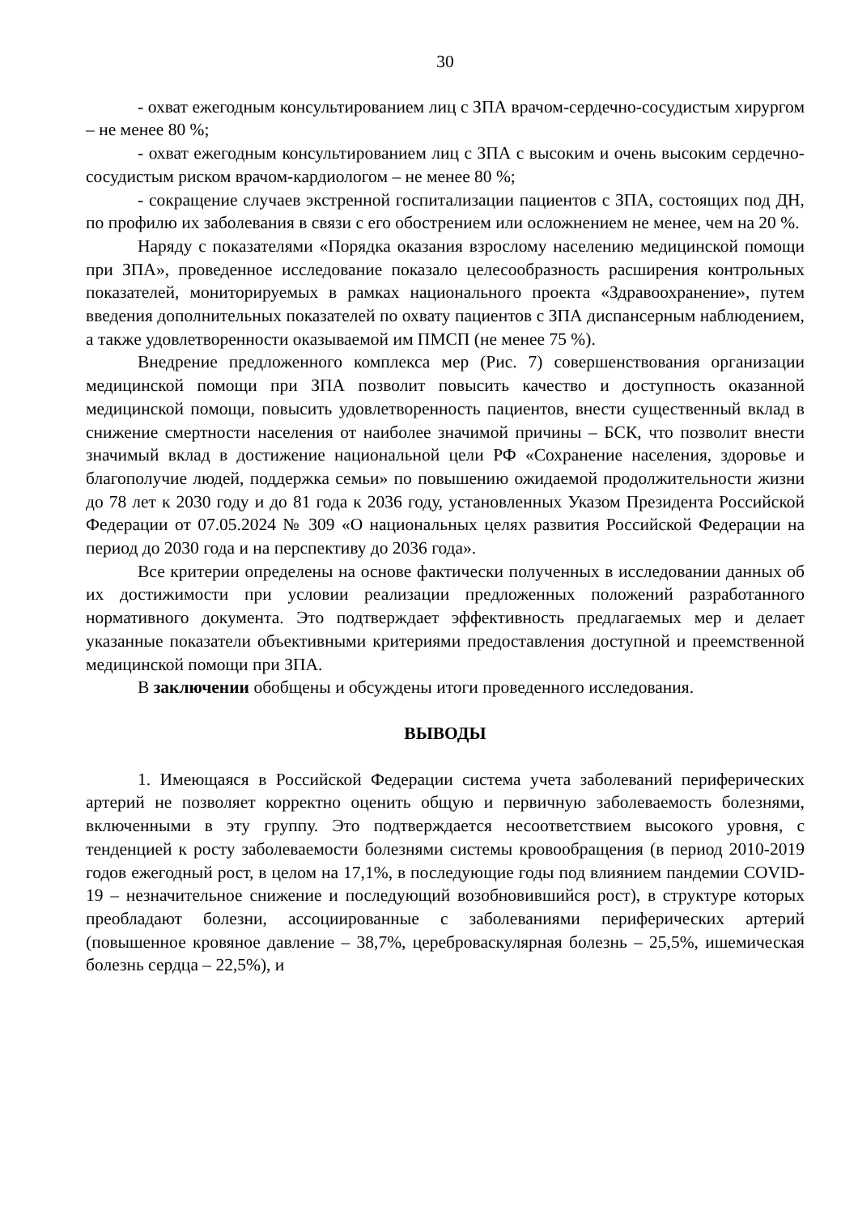30
- охват ежегодным консультированием лиц с ЗПА врачом-сердечно-сосудистым хирургом – не менее 80 %;
- охват ежегодным консультированием лиц с ЗПА с высоким и очень высоким сердечно-сосудистым риском врачом-кардиологом – не менее 80 %;
- сокращение случаев экстренной госпитализации пациентов с ЗПА, состоящих под ДН, по профилю их заболевания в связи с его обострением или осложнением не менее, чем на 20 %.
Наряду с показателями «Порядка оказания взрослому населению медицинской помощи при ЗПА», проведенное исследование показало целесообразность расширения контрольных показателей, мониторируемых в рамках национального проекта «Здравоохранение», путем введения дополнительных показателей по охвату пациентов с ЗПА диспансерным наблюдением, а также удовлетворенности оказываемой им ПМСП (не менее 75 %).
Внедрение предложенного комплекса мер (Рис. 7) совершенствования организации медицинской помощи при ЗПА позволит повысить качество и доступность оказанной медицинской помощи, повысить удовлетворенность пациентов, внести существенный вклад в снижение смертности населения от наиболее значимой причины – БСК, что позволит внести значимый вклад в достижение национальной цели РФ «Сохранение населения, здоровье и благополучие людей, поддержка семьи» по повышению ожидаемой продолжительности жизни до 78 лет к 2030 году и до 81 года к 2036 году, установленных Указом Президента Российской Федерации от 07.05.2024 № 309 «О национальных целях развития Российской Федерации на период до 2030 года и на перспективу до 2036 года».
Все критерии определены на основе фактически полученных в исследовании данных об их достижимости при условии реализации предложенных положений разработанного нормативного документа. Это подтверждает эффективность предлагаемых мер и делает указанные показатели объективными критериями предоставления доступной и преемственной медицинской помощи при ЗПА.
В заключении обобщены и обсуждены итоги проведенного исследования.
ВЫВОДЫ
1. Имеющаяся в Российской Федерации система учета заболеваний периферических артерий не позволяет корректно оценить общую и первичную заболеваемость болезнями, включенными в эту группу. Это подтверждается несоответствием высокого уровня, с тенденцией к росту заболеваемости болезнями системы кровообращения (в период 2010-2019 годов ежегодный рост, в целом на 17,1%, в последующие годы под влиянием пандемии COVID-19 – незначительное снижение и последующий возобновившийся рост), в структуре которых преобладают болезни, ассоциированные с заболеваниями периферических артерий (повышенное кровяное давление – 38,7%, цереброваскулярная болезнь – 25,5%, ишемическая болезнь сердца – 22,5%), и